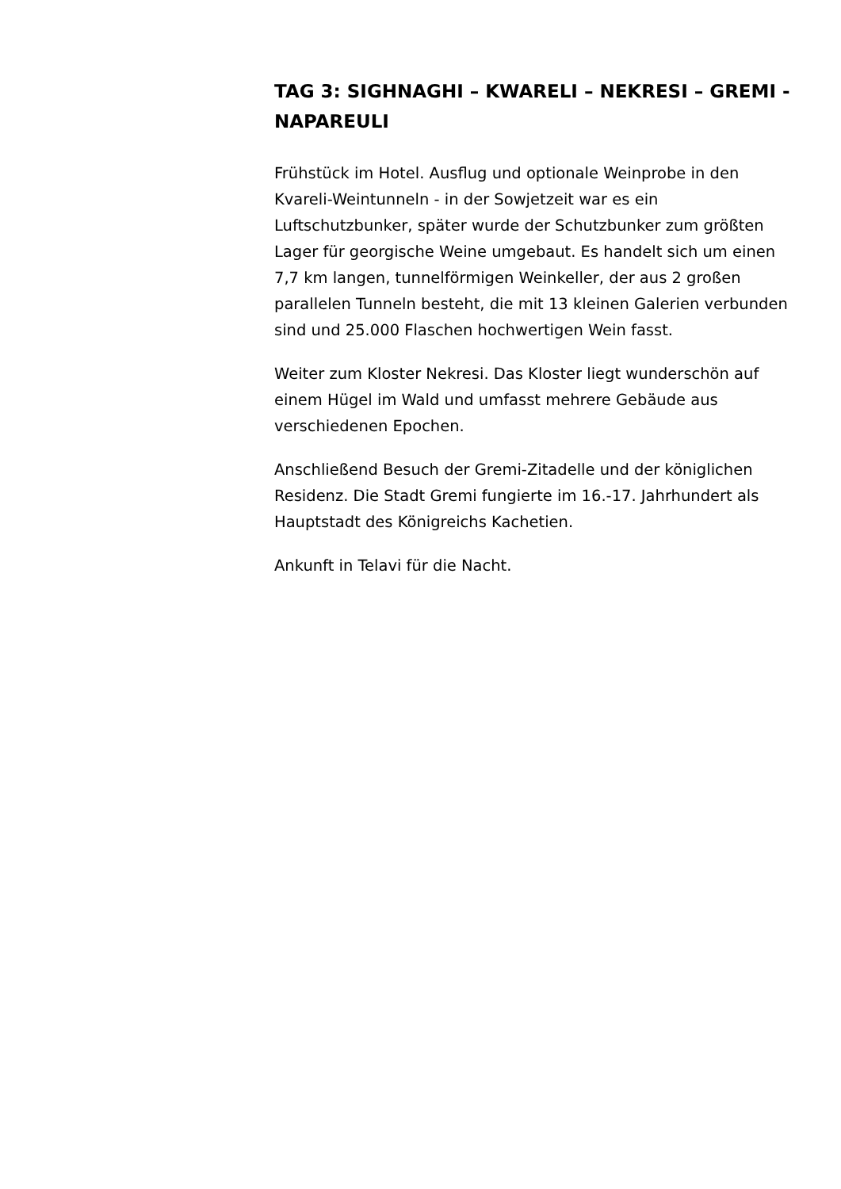TAG 3: SIGHNAGHI – KWARELI – NEKRESI – GREMI - NAPAREULI
Frühstück im Hotel. Ausflug und optionale Weinprobe in den Kvareli-Weintunneln - in der Sowjetzeit war es ein Luftschutzbunker, später wurde der Schutzbunker zum größten Lager für georgische Weine umgebaut. Es handelt sich um einen 7,7 km langen, tunnelförmigen Weinkeller, der aus 2 großen parallelen Tunneln besteht, die mit 13 kleinen Galerien verbunden sind und 25.000 Flaschen hochwertigen Wein fasst.
Weiter zum Kloster Nekresi. Das Kloster liegt wunderschön auf einem Hügel im Wald und umfasst mehrere Gebäude aus verschiedenen Epochen.
Anschließend Besuch der Gremi-Zitadelle und der königlichen Residenz. Die Stadt Gremi fungierte im 16.-17. Jahrhundert als Hauptstadt des Königreichs Kachetien.
Ankunft in Telavi für die Nacht.